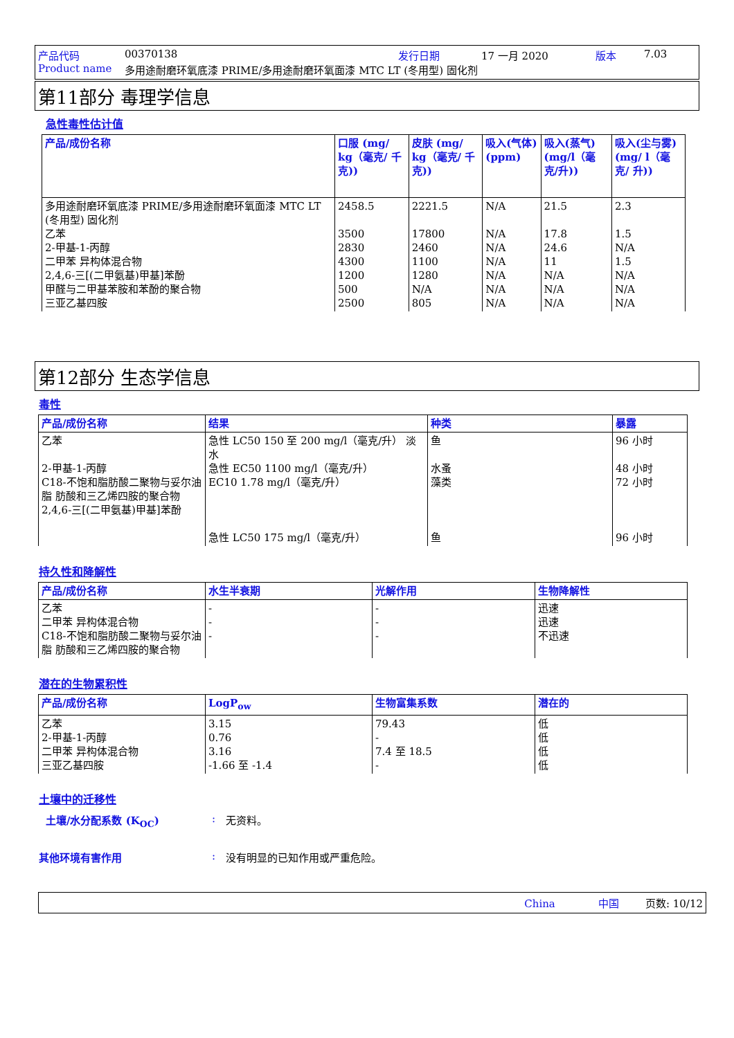产品代码 00370138 发行日期 17 一月 2020 版本 7.03
Product name 多用途耐磨环氧底漆 PRIME/多用途耐磨环氧面漆 MTC LT (冬用型) 固化剂
第11部分 毒理学信息
急性毒性估计值
| 产品/成份名称 | 口服 (mg/ kg（毫克/ 千克)) | 皮肤 (mg/ kg（毫克/ 千克)) | 吸入(气体) (ppm) | 吸入(蒸气) (mg/l（毫克/升)) | 吸入(尘与雾) (mg/ l（毫克/ 升)) |
| --- | --- | --- | --- | --- | --- |
| 多用途耐磨环氧底漆 PRIME/多用途耐磨环氧面漆 MTC LT (冬用型) 固化剂 乙苯 2-甲基-1-丙醇 二甲苯 异构体混合物 2,4,6-三[(二甲氨基)甲基]苯酚 甲醛与二甲基苯胺和苯酚的聚合物 三亚乙基四胺 | 2458.5 3500 2830 4300 1200 500 2500 | 2221.5 17800 2460 1100 1280 N/A 805 | N/A N/A N/A N/A N/A N/A N/A | 21.5 17.8 24.6 11 N/A N/A N/A | 2.3 1.5 N/A 1.5 N/A N/A N/A |
第12部分 生态学信息
毒性
| 产品/成份名称 | 结果 | 种类 | 暴露 |
| --- | --- | --- | --- |
| 乙苯 2-甲基-1-丙醇 C18-不饱和脂肪酸二聚物与妥尔油脂 肪酸和三乙烯四胺的聚合物 2,4,6-三[(二甲氨基)甲基]苯酚 | 急性 LC50 150 至 200 mg/l（毫克/升） 淡水 急性 EC50 1100 mg/l（毫克/升） EC10 1.78 mg/l（毫克/升） 急性 LC50 175 mg/l（毫克/升） | 鱼 水蚤 藻类 鱼 | 96 小时 48 小时 72 小时 96 小时 |
持久性和降解性
| 产品/成份名称 | 水生半衰期 | 光解作用 | 生物降解性 |
| --- | --- | --- | --- |
| 乙苯 二甲苯 异构体混合物 C18-不饱和脂肪酸二聚物与妥尔油脂 肪酸和三乙烯四胺的聚合物 | - - - | - - - | 迅速 迅速 不迅速 |
潜在的生物累积性
| 产品/成份名称 | LogP<sub>ow</sub> | 生物富集系数 | 潜在的 |
| --- | --- | --- | --- |
| 乙苯 2-甲基-1-丙醇 二甲苯 异构体混合物 三亚乙基四胺 | 3.15 0.76 3.16 -1.66 至 -1.4 | 79.43 - 7.4 至 18.5 - | 低 低 低 低 |
土壤中的迁移性
土壤/水分配系数 (K<sub>OC</sub>): 无资料。
其他环境有害作用: 没有明显的已知作用或严重危险。
China 中国 页数: 10/12